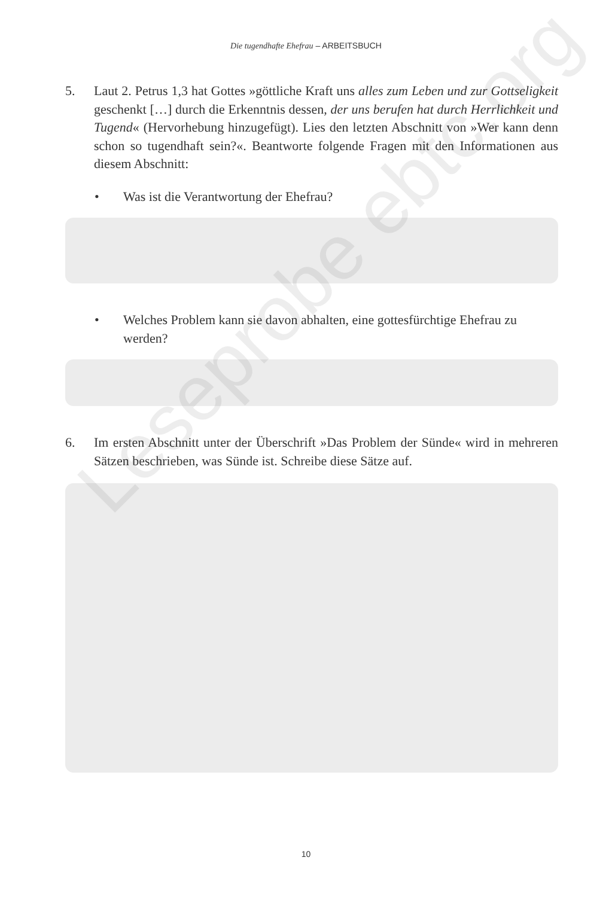Die tugendhafte Ehefrau – ARBEITSBUCH
5. Laut 2. Petrus 1,3 hat Gottes »göttliche Kraft uns alles zum Leben und zur Gottseligkeit geschenkt […] durch die Erkenntnis dessen, der uns berufen hat durch Herrlichkeit und Tugend« (Hervorhebung hinzugefügt). Lies den letzten Abschnitt von »Wer kann denn schon so tugendhaft sein?«. Beantworte folgende Fragen mit den Informationen aus diesem Abschnitt:
• Was ist die Verantwortung der Ehefrau?
• Welches Problem kann sie davon abhalten, eine gottesfürchtige Ehefrau zu werden?
6. Im ersten Abschnitt unter der Überschrift »Das Problem der Sünde« wird in mehreren Sätzen beschrieben, was Sünde ist. Schreibe diese Sätze auf.
10
Leseprobe ebtc.org